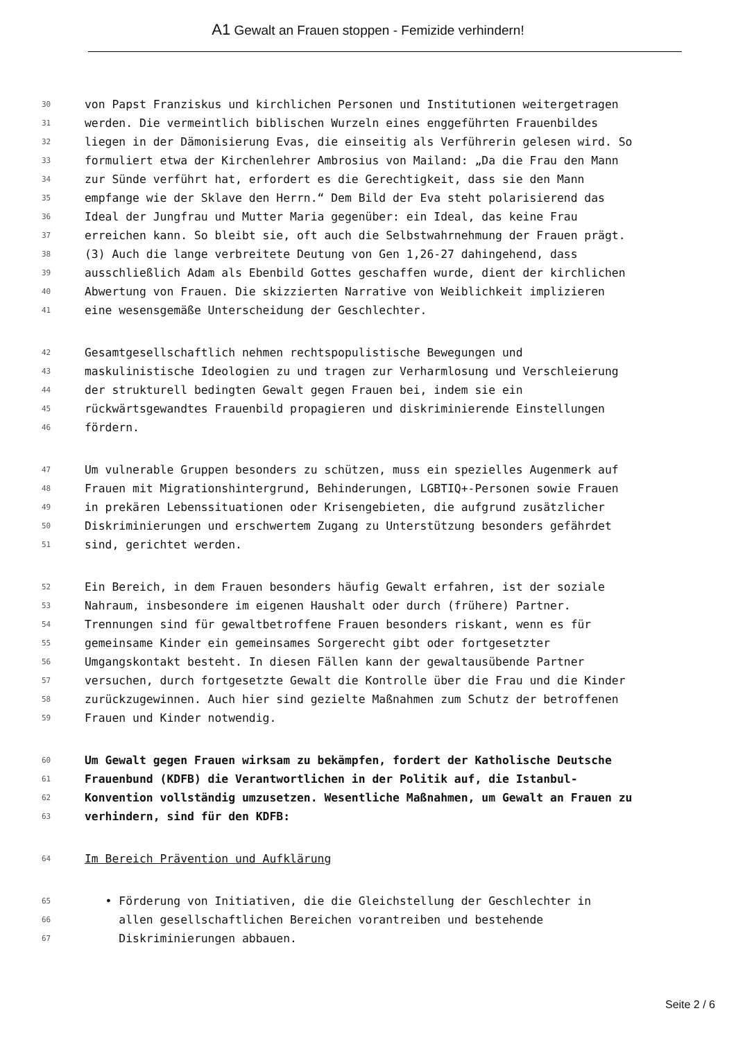A1 Gewalt an Frauen stoppen - Femizide verhindern!
30 von Papst Franziskus und kirchlichen Personen und Institutionen weitergetragen
31 werden. Die vermeintlich biblischen Wurzeln eines enggeführten Frauenbildes
32 liegen in der Dämonisierung Evas, die einseitig als Verführerin gelesen wird. So
33 formuliert etwa der Kirchenlehrer Ambrosius von Mailand: „Da die Frau den Mann
34 zur Sünde verführt hat, erfordert es die Gerechtigkeit, dass sie den Mann
35 empfange wie der Sklave den Herrn.“ Dem Bild der Eva steht polarisierend das
36 Ideal der Jungfrau und Mutter Maria gegenüber: ein Ideal, das keine Frau
37 erreichen kann. So bleibt sie, oft auch die Selbstwahrnehmung der Frauen prägt.
38 (3) Auch die lange verbreitete Deutung von Gen 1,26-27 dahingehend, dass
39 ausschließlich Adam als Ebenbild Gottes geschaffen wurde, dient der kirchlichen
40 Abwertung von Frauen. Die skizzierten Narrative von Weiblichkeit implizieren
41 eine wesensgemäße Unterscheidung der Geschlechter.
42 Gesamtgesellschaftlich nehmen rechtspopulistische Bewegungen und
43 maskulinistische Ideologien zu und tragen zur Verharmlosung und Verschleierung
44 der strukturell bedingten Gewalt gegen Frauen bei, indem sie ein
45 rückwärtsgewandtes Frauenbild propagieren und diskriminierende Einstellungen
46 fördern.
47 Um vulnerable Gruppen besonders zu schützen, muss ein spezielles Augenmerk auf
48 Frauen mit Migrationshintergrund, Behinderungen, LGBTIQ+-Personen sowie Frauen
49 in prekären Lebenssituationen oder Krisengebieten, die aufgrund zusätzlicher
50 Diskriminierungen und erschwertem Zugang zu Unterstützung besonders gefährdet
51 sind, gerichtet werden.
52 Ein Bereich, in dem Frauen besonders häufig Gewalt erfahren, ist der soziale
53 Nahraum, insbesondere im eigenen Haushalt oder durch (frühere) Partner.
54 Trennungen sind für gewaltbetroffene Frauen besonders riskant, wenn es für
55 gemeinsame Kinder ein gemeinsames Sorgerecht gibt oder fortgesetzter
56 Umgangskontakt besteht. In diesen Fällen kann der gewaltausübende Partner
57 versuchen, durch fortgesetzte Gewalt die Kontrolle über die Frau und die Kinder
58 zurückzugewinnen. Auch hier sind gezielte Maßnahmen zum Schutz der betroffenen
59 Frauen und Kinder notwendig.
60 Um Gewalt gegen Frauen wirksam zu bekämpfen, fordert der Katholische Deutsche
61 Frauenbund (KDFB) die Verantwortlichen in der Politik auf, die Istanbul-
62 Konvention vollständig umzusetzen. Wesentliche Maßnahmen, um Gewalt an Frauen zu
63 verhindern, sind für den KDFB:
64 Im Bereich Prävention und Aufklärung
65 • Förderung von Initiativen, die die Gleichstellung der Geschlechter in
66 allen gesellschaftlichen Bereichen vorantreiben und bestehende
67 Diskriminierungen abbauen.
Seite 2 / 6